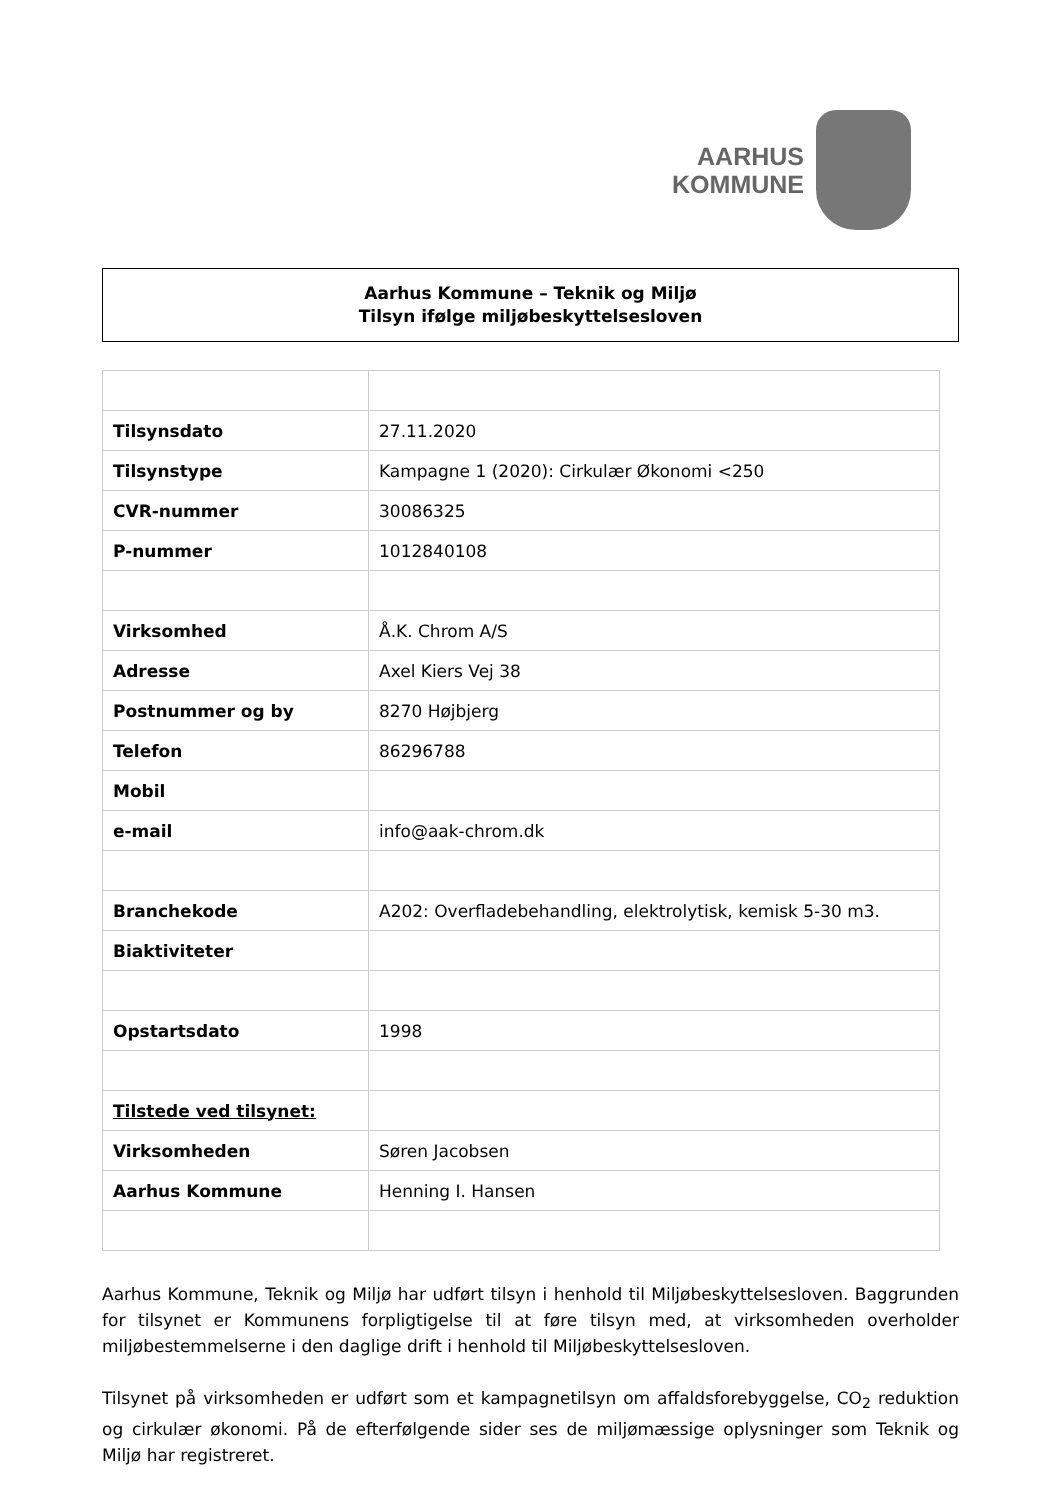AARHUS
KOMMUNE
Aarhus Kommune – Teknik og Miljø
Tilsyn ifølge miljøbeskyttelsesloven
| Tilsynsdato | 27.11.2020 |
| Tilsynstype | Kampagne 1 (2020): Cirkulær Økonomi <250 |
| CVR-nummer | 30086325 |
| P-nummer | 1012840108 |
| Virksomhed | Å.K. Chrom A/S |
| Adresse | Axel Kiers Vej 38 |
| Postnummer og by | 8270 Højbjerg |
| Telefon | 86296788 |
| Mobil | |
| e-mail | info@aak-chrom.dk |
| Branchekode | A202: Overfladebehandling, elektrolytisk, kemisk 5-30 m3. |
| Biaktiviteter | |
| Opstartsdato | 1998 |
| Tilstede ved tilsynet: | |
| Virksomheden | Søren Jacobsen |
| Aarhus Kommune | Henning I. Hansen |
Aarhus Kommune, Teknik og Miljø har udført tilsyn i henhold til Miljøbeskyttelsesloven. Baggrunden for tilsynet er Kommunens forpligtigelse til at føre tilsyn med, at virksomheden overholder miljøbestemmelserne i den daglige drift i henhold til Miljøbeskyttelsesloven.
Tilsynet på virksomheden er udført som et kampagnetilsyn om affaldsforebyggelse, CO<sub>2</sub> reduktion og cirkulær økonomi. På de efterfølgende sider ses de miljømæssige oplysninger som Teknik og Miljø har registreret.